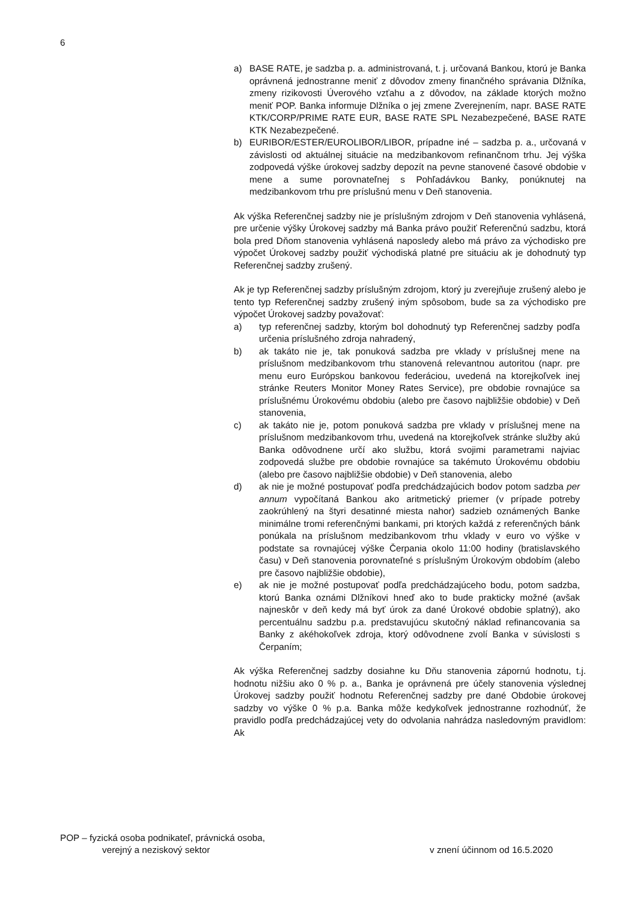6
a) BASE RATE, je sadzba p. a. administrovaná, t. j. určovaná Bankou, ktorú je Banka oprávnená jednostranne meniť z dôvodov zmeny finančného správania Dlžníka, zmeny rizikovosti Úverového vzťahu a z dôvodov, na základe ktorých možno meniť POP. Banka informuje Dlžníka o jej zmene Zverejnením, napr. BASE RATE KTK/CORP/PRIME RATE EUR, BASE RATE SPL Nezabezpečené, BASE RATE KTK Nezabezpečené.
b) EURIBOR/ESTER/EUROLIBOR/LIBOR, prípadne iné – sadzba p. a., určovaná v závislosti od aktuálnej situácie na medzibankovom refinančnom trhu. Jej výška zodpovedá výške úrokovej sadzby depozít na pevne stanovené časové obdobie v mene a sume porovnateľnej s Pohľadávkou Banky, ponúknutej na medzibankovom trhu pre príslušnú menu v Deň stanovenia.
Ak výška Referenčnej sadzby nie je príslušným zdrojom v Deň stanovenia vyhlásená, pre určenie výšky Úrokovej sadzby má Banka právo použiť Referenčnú sadzbu, ktorá bola pred Dňom stanovenia vyhlásená naposledy alebo má právo za východisko pre výpočet Úrokovej sadzby použiť východiská platné pre situáciu ak je dohodnutý typ Referenčnej sadzby zrušený.
Ak je typ Referenčnej sadzby príslušným zdrojom, ktorý ju zverejňuje zrušený alebo je tento typ Referenčnej sadzby zrušený iným spôsobom, bude sa za východisko pre výpočet Úrokovej sadzby považovať:
a) typ referenčnej sadzby, ktorým bol dohodnutý typ Referenčnej sadzby podľa určenia príslušného zdroja nahradený,
b) ak takáto nie je, tak ponuková sadzba pre vklady v príslušnej mene na príslušnom medzibankovom trhu stanovená relevantnou autoritou (napr. pre menu euro Európskou bankovou federáciou, uvedená na ktorejkoľvek inej stránke Reuters Monitor Money Rates Service), pre obdobie rovnajúce sa príslušnému Úrokovému obdobiu (alebo pre časovo najbližšie obdobie) v Deň stanovenia,
c) ak takáto nie je, potom ponuková sadzba pre vklady v príslušnej mene na príslušnom medzibankovom trhu, uvedená na ktorejkoľvek stránke služby akú Banka odôvodnene určí ako službu, ktorá svojimi parametrami najviac zodpovedá službe pre obdobie rovnajúce sa takémuto Úrokovému obdobiu (alebo pre časovo najbližšie obdobie) v Deň stanovenia, alebo
d) ak nie je možné postupovať podľa predchádzajúcich bodov potom sadzba per annum vypočítaná Bankou ako aritmetický priemer (v prípade potreby zaokrúhlený na štyri desatinné miesta nahor) sadzieb oznámených Banke minimálne tromi referenčnými bankami, pri ktorých každá z referenčných bánk ponúkala na príslušnom medzibankovom trhu vklady v euro vo výške v podstate sa rovnajúcej výške Čerpania okolo 11:00 hodiny (bratislavského času) v Deň stanovenia porovnateľné s príslušným Úrokovým obdobím (alebo pre časovo najbližšie obdobie),
e) ak nie je možné postupovať podľa predchádzajúceho bodu, potom sadzba, ktorú Banka oznámi Dlžníkovi hneď ako to bude prakticky možné (avšak najneskôr v deň kedy má byť úrok za dané Úrokové obdobie splatný), ako percentuálnu sadzbu p.a. predstavujúcu skutočný náklad refinancovania sa Banky z akéhokoľvek zdroja, ktorý odôvodnene zvolí Banka v súvislosti s Čerpaním;
Ak výška Referenčnej sadzby dosiahne ku Dňu stanovenia zápornú hodnotu, t.j. hodnotu nižšiu ako 0 % p. a., Banka je oprávnená pre účely stanovenia výslednej Úrokovej sadzby použiť hodnotu Referenčnej sadzby pre dané Obdobie úrokovej sadzby vo výške 0 % p.a. Banka môže kedykoľvek jednostranne rozhodnúť, že pravidlo podľa predchádzajúcej vety do odvolania nahrádza nasledovným pravidlom: Ak
POP – fyzická osoba podnikateľ, právnická osoba,
verejný a neziskový sektor
v znení účinnom od 16.5.2020